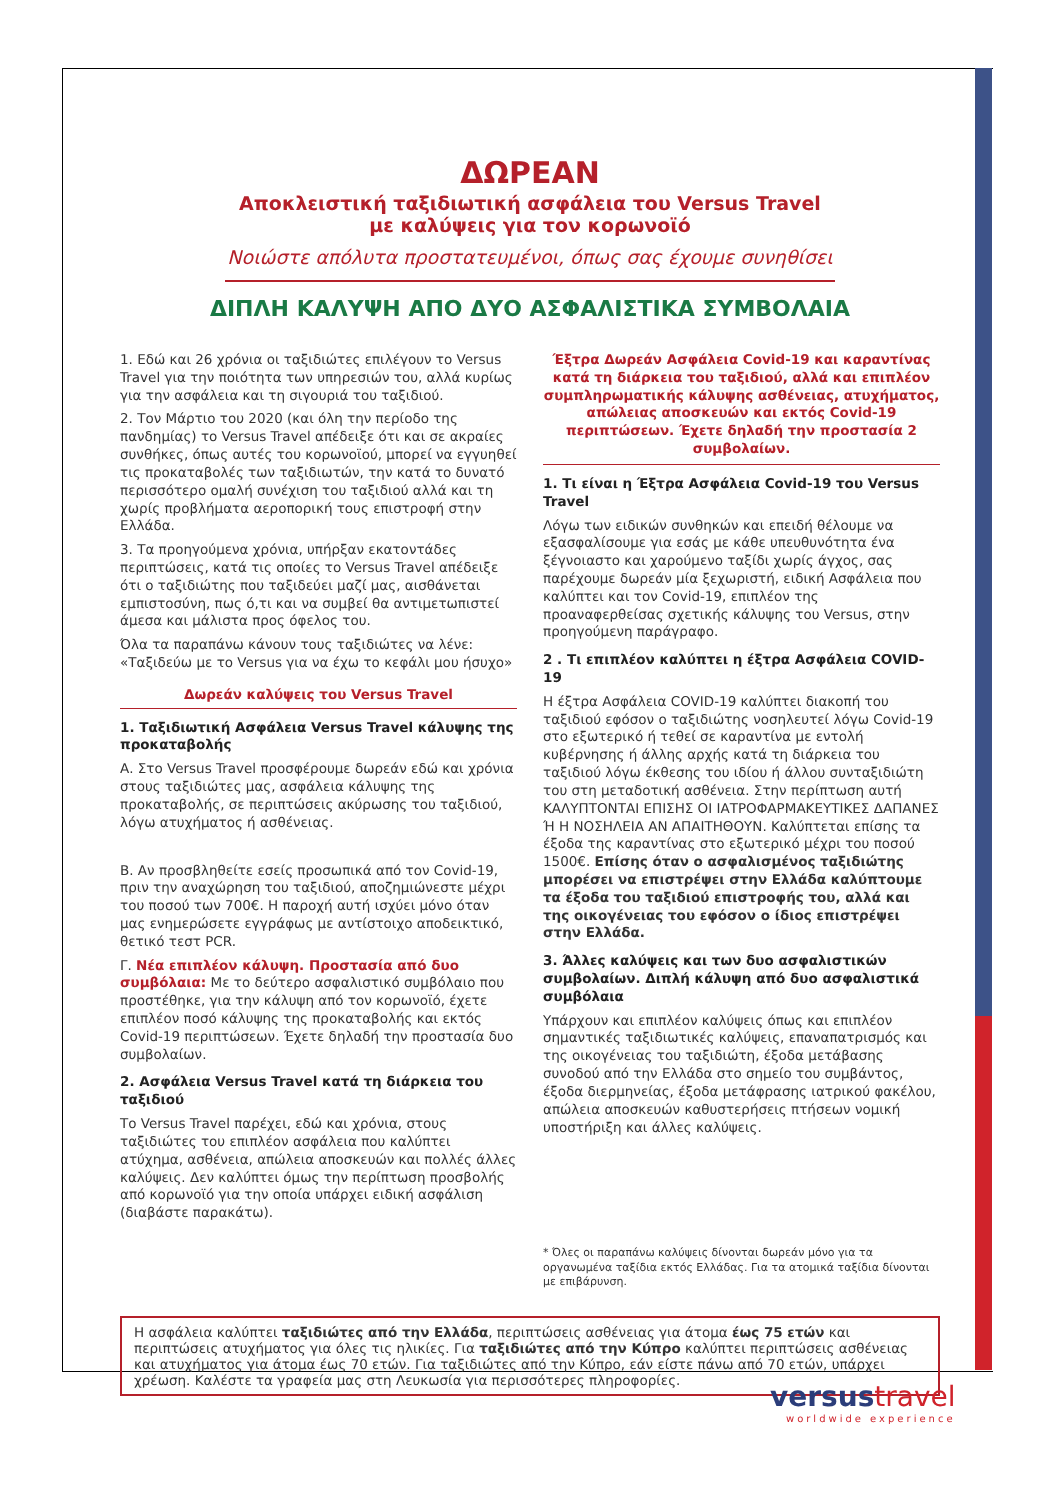ΔΩΡΕΑΝ
Αποκλειστική ταξιδιωτική ασφάλεια του Versus Travel
με καλύψεις για τον κορωνοϊό
Νοιώστε απόλυτα προστατευμένοι, όπως σας έχουμε συνηθίσει
ΔΙΠΛΗ ΚΑΛΥΨΗ ΑΠΟ ΔΥΟ ΑΣΦΑΛΙΣΤΙΚΑ ΣΥΜΒΟΛΑΙΑ
1. Εδώ και 26 χρόνια οι ταξιδιώτες επιλέγουν το Versus Travel για την ποιότητα των υπηρεσιών του, αλλά κυρίως για την ασφάλεια και τη σιγουριά του ταξιδιού.
2. Τον Μάρτιο του 2020 (και όλη την περίοδο της πανδημίας) το Versus Travel απέδειξε ότι και σε ακραίες συνθήκες, όπως αυτές του κορωνοϊού, μπορεί να εγγυηθεί τις προκαταβολές των ταξιδιωτών, την κατά το δυνατό περισσότερο ομαλή συνέχιση του ταξιδιού αλλά και τη χωρίς προβλήματα αεροπορική τους επιστροφή στην Ελλάδα.
3. Τα προηγούμενα χρόνια, υπήρξαν εκατοντάδες περιπτώσεις, κατά τις οποίες το Versus Travel απέδειξε ότι ο ταξιδιώτης που ταξιδεύει μαζί μας, αισθάνεται εμπιστοσύνη, πως ό,τι και να συμβεί θα αντιμετωπιστεί άμεσα και μάλιστα προς όφελος του.
Όλα τα παραπάνω κάνουν τους ταξιδιώτες να λένε: «Ταξιδεύω με το Versus για να έχω το κεφάλι μου ήσυχο»
Δωρεάν καλύψεις του Versus Travel
1. Ταξιδιωτική Ασφάλεια Versus Travel κάλυψης της προκαταβολής
Α. Στο Versus Travel προσφέρουμε δωρεάν εδώ και χρόνια στους ταξιδιώτες μας, ασφάλεια κάλυψης της προκαταβολής, σε περιπτώσεις ακύρωσης του ταξιδιού, λόγω ατυχήματος ή ασθένειας.
Β. Αν προσβληθείτε εσείς προσωπικά από τον Covid-19, πριν την αναχώρηση του ταξιδιού, αποζημιώνεστε μέχρι του ποσού των 700€. Η παροχή αυτή ισχύει μόνο όταν μας ενημερώσετε εγγράφως με αντίστοιχο αποδεικτικό, θετικό τεστ PCR.
Γ. Νέα επιπλέον κάλυψη. Προστασία από δυο συμβόλαια: Με το δεύτερο ασφαλιστικό συμβόλαιο που προστέθηκε, για την κάλυψη από τον κορωνοϊό, έχετε επιπλέον ποσό κάλυψης της προκαταβολής και εκτός Covid-19 περιπτώσεων. Έχετε δηλαδή την προστασία δυο συμβολαίων.
2. Ασφάλεια Versus Travel κατά τη διάρκεια του ταξιδιού
Το Versus Travel παρέχει, εδώ και χρόνια, στους ταξιδιώτες του επιπλέον ασφάλεια που καλύπτει ατύχημα, ασθένεια, απώλεια αποσκευών και πολλές άλλες καλύψεις. Δεν καλύπτει όμως την περίπτωση προσβολής από κορωνοϊό για την οποία υπάρχει ειδική ασφάλιση (διαβάστε παρακάτω).
Έξτρα Δωρεάν Ασφάλεια Covid-19 και καραντίνας κατά τη διάρκεια του ταξιδιού, αλλά και επιπλέον συμπληρωματικής κάλυψης ασθένειας, ατυχήματος, απώλειας αποσκευών και εκτός Covid-19 περιπτώσεων. Έχετε δηλαδή την προστασία 2 συμβολαίων.
1. Τι είναι η Έξτρα Ασφάλεια Covid-19 του Versus Travel
Λόγω των ειδικών συνθηκών και επειδή θέλουμε να εξασφαλίσουμε για εσάς με κάθε υπευθυνότητα ένα ξέγνοιαστο και χαρούμενο ταξίδι χωρίς άγχος, σας παρέχουμε δωρεάν μία ξεχωριστή, ειδική Ασφάλεια που καλύπτει και τον Covid-19, επιπλέον της προαναφερθείσας σχετικής κάλυψης του Versus, στην προηγούμενη παράγραφο.
2 . Τι επιπλέον καλύπτει η έξτρα Ασφάλεια COVID-19
Η έξτρα Ασφάλεια COVID-19 καλύπτει διακοπή του ταξιδιού εφόσον ο ταξιδιώτης νοσηλευτεί λόγω Covid-19 στο εξωτερικό ή τεθεί σε καραντίνα με εντολή κυβέρνησης ή άλλης αρχής κατά τη διάρκεια του ταξιδιού λόγω έκθεσης του ιδίου ή άλλου συνταξιδιώτη του στη μεταδοτική ασθένεια. Στην περίπτωση αυτή ΚΑΛΥΠΤΟΝΤΑΙ ΕΠΙΣΗΣ ΟΙ ΙΑΤΡΟΦΑΡΜΑΚΕΥΤΙΚΕΣ ΔΑΠΑΝΕΣ Ή Η ΝΟΣΗΛΕΙΑ ΑΝ ΑΠΑΙΤΗΘΟΥΝ. Καλύπτεται επίσης τα έξοδα της καραντίνας στο εξωτερικό μέχρι του ποσού 1500€. Επίσης όταν ο ασφαλισμένος ταξιδιώτης μπορέσει να επιστρέψει στην Ελλάδα καλύπτουμε τα έξοδα του ταξιδιού επιστροφής του, αλλά και της οικογένειας του εφόσον ο ίδιος επιστρέψει στην Ελλάδα.
3. Άλλες καλύψεις και των δυο ασφαλιστικών συμβολαίων. Διπλή κάλυψη από δυο ασφαλιστικά συμβόλαια
Υπάρχουν και επιπλέον καλύψεις όπως και επιπλέον σημαντικές ταξιδιωτικές καλύψεις, επαναπατρισμός και της οικογένειας του ταξιδιώτη, έξοδα μετάβασης συνοδού από την Ελλάδα στο σημείο του συμβάντος, έξοδα διερμηνείας, έξοδα μετάφρασης ιατρικού φακέλου, απώλεια αποσκευών καθυστερήσεις πτήσεων νομική υποστήριξη και άλλες καλύψεις.
* Όλες οι παραπάνω καλύψεις δίνονται δωρεάν μόνο για τα οργανωμένα ταξίδια εκτός Ελλάδας. Για τα ατομικά ταξίδια δίνονται με επιβάρυνση.
Η ασφάλεια καλύπτει ταξιδιώτες από την Ελλάδα, περιπτώσεις ασθένειας για άτομα έως 75 ετών και περιπτώσεις ατυχήματος για όλες τις ηλικίες. Για ταξιδιώτες από την Κύπρο καλύπτει περιπτώσεις ασθένειας και ατυχήματος για άτομα έως 70 ετών. Για ταξιδιώτες από την Κύπρο, εάν είστε πάνω από 70 ετών, υπάρχει χρέωση. Καλέστε τα γραφεία μας στη Λευκωσία για περισσότερες πληροφορίες.
versustravel
worldwide experience